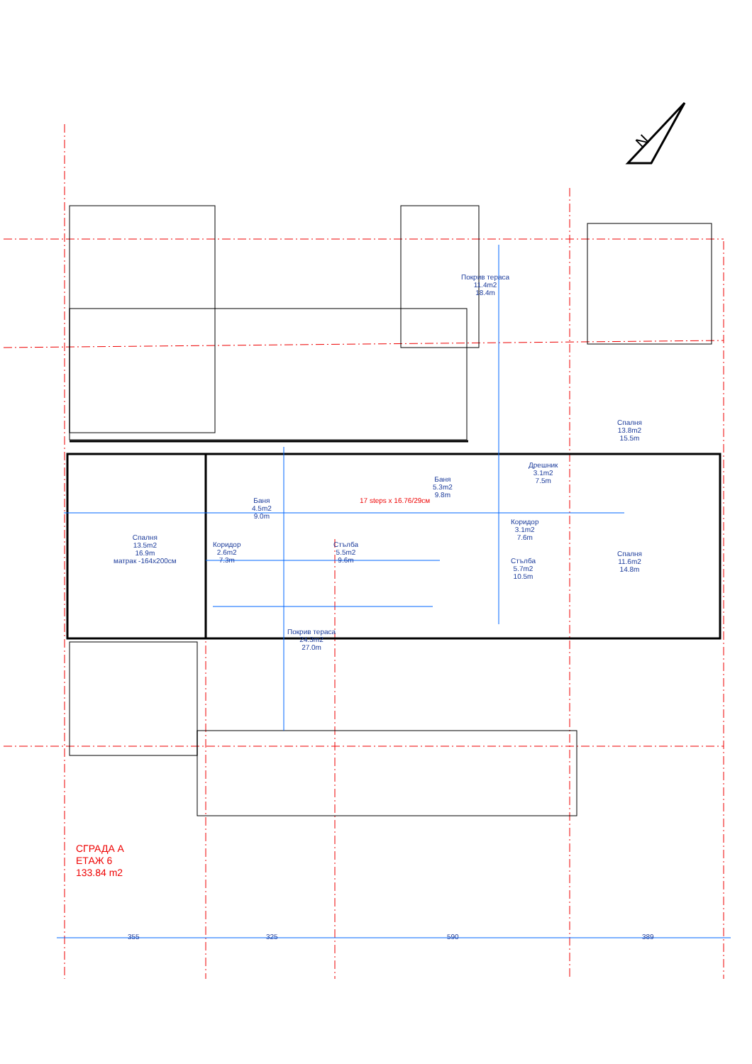N
Покрив тераса
11.4m2
18.4m
Спалня
13.8m2
15.5m
Дрешник
3.1m2
7.5m
Баня
5.3m2
9.8m
Баня
4.5m2
9.0m
Коридор
3.1m2
7.6m
Спалня
13.5m2
16.9m
матрак -164x200см
Коридор
2.6m2
7.3m
Стълба
5.5m2
9.6m
Спалня
11.6m2
14.8m
Стълба
5.7m2
10.5m
Покрив тераса
24.3m2
27.0m
17 steps x 16.76/29см
355 325 590 389
СГРАДА А
ЕТАЖ 6
133.84 m2